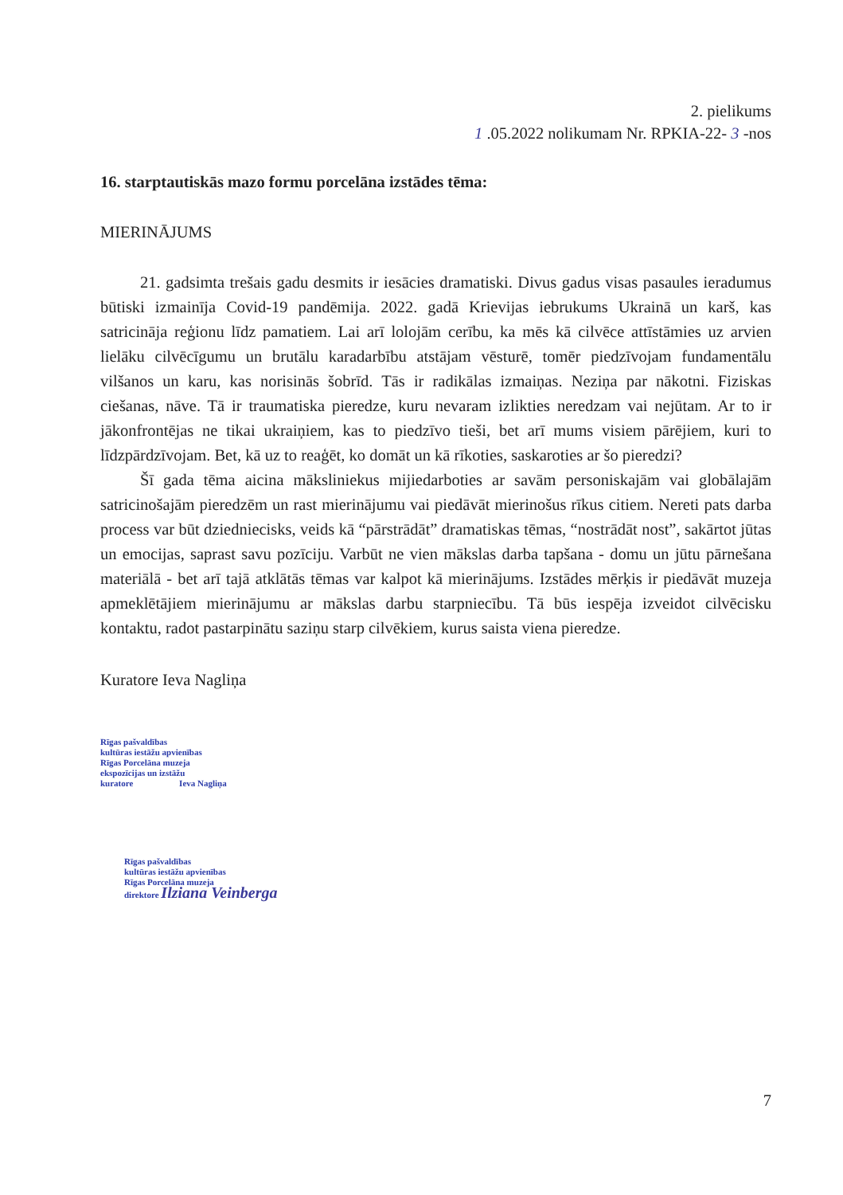2. pielikums
1 .05.2022 nolikumam Nr. RPKIA-22- 3 -nos
16. starptautiskās mazo formu porcelāna izstādes tēma:
MIERINĀJUMS
21. gadsimta trešais gadu desmits ir iesācies dramatiski. Divus gadus visas pasaules ieradumus būtiski izmainīja Covid-19 pandēmija. 2022. gadā Krievijas iebrukums Ukrainā un karš, kas satricināja reģionu līdz pamatiem. Lai arī lolojām cerību, ka mēs kā cilvēce attīstāmies uz arvien lielāku cilvēcīgumu un brutālu karadarbību atstājam vēsturē, tomēr piedzīvojam fundamentālu vilšanos un karu, kas norisinās šobrīd. Tās ir radikālas izmaiņas. Neziņa par nākotni. Fiziskas ciešanas, nāve. Tā ir traumatiska pieredze, kuru nevaram izlikties neredzam vai nejūtam. Ar to ir jākonfrontējas ne tikai ukraiņiem, kas to piedzīvo tieši, bet arī mums visiem pārējiem, kuri to līdzpārdzīvojam. Bet, kā uz to reaģēt, ko domāt un kā rīkoties, saskaroties ar šo pieredzi?
Šī gada tēma aicina māksliniekus mijiedarboties ar savām personiskajām vai globālajām satricinošajām pieredzēm un rast mierinājumu vai piedāvāt mierinošus rīkus citiem. Nereti pats darba process var būt dziedniecisks, veids kā “pārstrādāt” dramatiskas tēmas, “nostrādāt nost”, sakārtot jūtas un emocijas, saprast savu pozīciju. Varbūt ne vien mākslas darba tapšana - domu un jūtu pārnešana materiālā - bet arī tajā atklātās tēmas var kalpot kā mierinājums. Izstādes mērķis ir piedāvāt muzeja apmeklētājiem mierinājumu ar mākslas darbu starpniecību. Tā būs iespēja izveidot cilvēcisku kontaktu, radot pastarpinātu saziņu starp cilvēkiem, kurus saista viena pieredze.
Kuratore Ieva Nagliņa
Rīgas pašvaldības
kultūras iestāžu apvienības
Rīgas Porcelāna muzeja
ekspozīcijas un izstāžu
kuratore Ieva Nagliņa
Rīgas pašvaldības
kultūras iestāžu apvienības
Rīgas Porcelāna muzeja
direktore Ilziana Veinberga
7